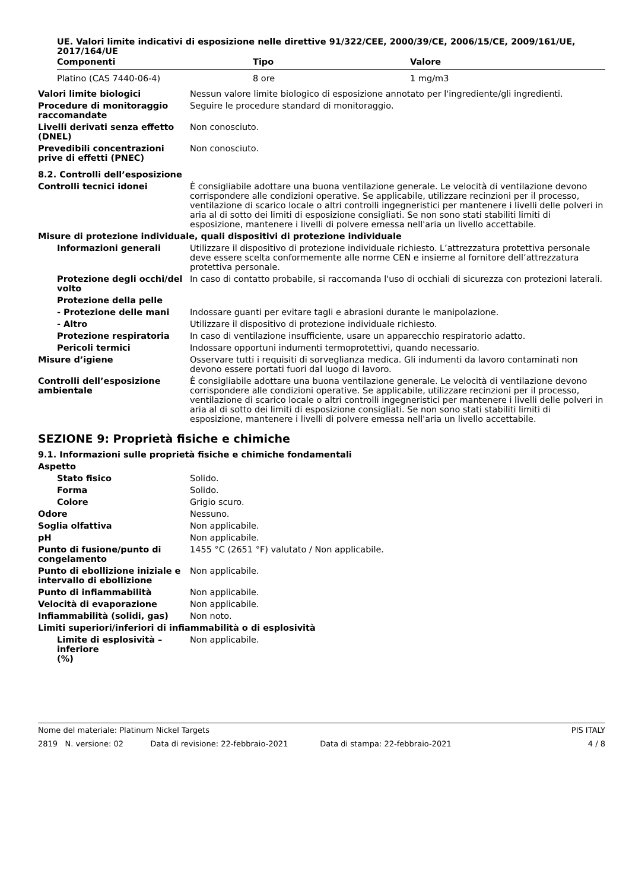UE. Valori limite indicativi di esposizione nelle direttive 91/322/CEE, 2000/39/CE, 2006/15/CE, 2009/161/UE, 2017/164/UE
| Componenti | Tipo | Valore |
| --- | --- | --- |
| Platino (CAS 7440-06-4) | 8 ore | 1 mg/m3 |
Valori limite biologici Nessun valore limite biologico di esposizione annotato per l'ingrediente/gli ingredienti.
Procedure di monitoraggio raccomandate
Seguire le procedure standard di monitoraggio.
Livelli derivati senza effetto (DNEL)
Non conosciuto.
Prevedibili concentrazioni prive di effetti (PNEC)
Non conosciuto.
8.2. Controlli dell’esposizione
Controlli tecnici idonei È consigliabile adottare una buona ventilazione generale. Le velocità di ventilazione devono corrispondere alle condizioni operative. Se applicabile, utilizzare recinzioni per il processo, ventilazione di scarico locale o altri controlli ingegneristici per mantenere i livelli delle polveri in aria al di sotto dei limiti di esposizione consigliati. Se non sono stati stabiliti limiti di esposizione, mantenere i livelli di polvere emessa nell'aria un livello accettabile.
Misure di protezione individuale, quali dispositivi di protezione individuale
Informazioni generali Utilizzare il dispositivo di protezione individuale richiesto. L’attrezzatura protettiva personale deve essere scelta conformemente alle norme CEN e insieme al fornitore dell’attrezzatura protettiva personale.
Protezione degli occhi/del volto
In caso di contatto probabile, si raccomanda l'uso di occhiali di sicurezza con protezioni laterali.
Protezione della pelle
- Protezione delle mani Indossare guanti per evitare tagli e abrasioni durante le manipolazione.
- Altro Utilizzare il dispositivo di protezione individuale richiesto.
Protezione respiratoria In caso di ventilazione insufficiente, usare un apparecchio respiratorio adatto.
Pericoli termici Indossare opportuni indumenti termoprotettivi, quando necessario.
Misure d’igiene Osservare tutti i requisiti di sorveglianza medica. Gli indumenti da lavoro contaminati non devono essere portati fuori dal luogo di lavoro.
Controlli dell’esposizione ambientale
È consigliabile adottare una buona ventilazione generale. Le velocità di ventilazione devono corrispondere alle condizioni operative. Se applicabile, utilizzare recinzioni per il processo, ventilazione di scarico locale o altri controlli ingegneristici per mantenere i livelli delle polveri in aria al di sotto dei limiti di esposizione consigliati. Se non sono stati stabiliti limiti di esposizione, mantenere i livelli di polvere emessa nell'aria un livello accettabile.
SEZIONE 9: Proprietà fisiche e chimiche
9.1. Informazioni sulle proprietà fisiche e chimiche fondamentali
Aspetto
Stato fisico Solido.
Forma Solido.
Colore Grigio scuro.
Odore Nessuno.
Soglia olfattiva Non applicabile.
pH Non applicabile.
Punto di fusione/punto di congelamento
1455 °C (2651 °F) valutato / Non applicabile.
Punto di ebollizione iniziale e intervallo di ebollizione
Non applicabile.
Punto di infiammabilità Non applicabile.
Velocità di evaporazione Non applicabile.
Infiammabilità (solidi, gas) Non noto.
Limiti superiori/inferiori di infiammabilità o di esplosività
Limite di esplosività – inferiore
(%)
Non applicabile.
Nome del materiale: Platinum Nickel Targets PIS ITALY
2819 N. versione: 02 Data di revisione: 22-febbraio-2021 Data di stampa: 22-febbraio-2021 4 / 8